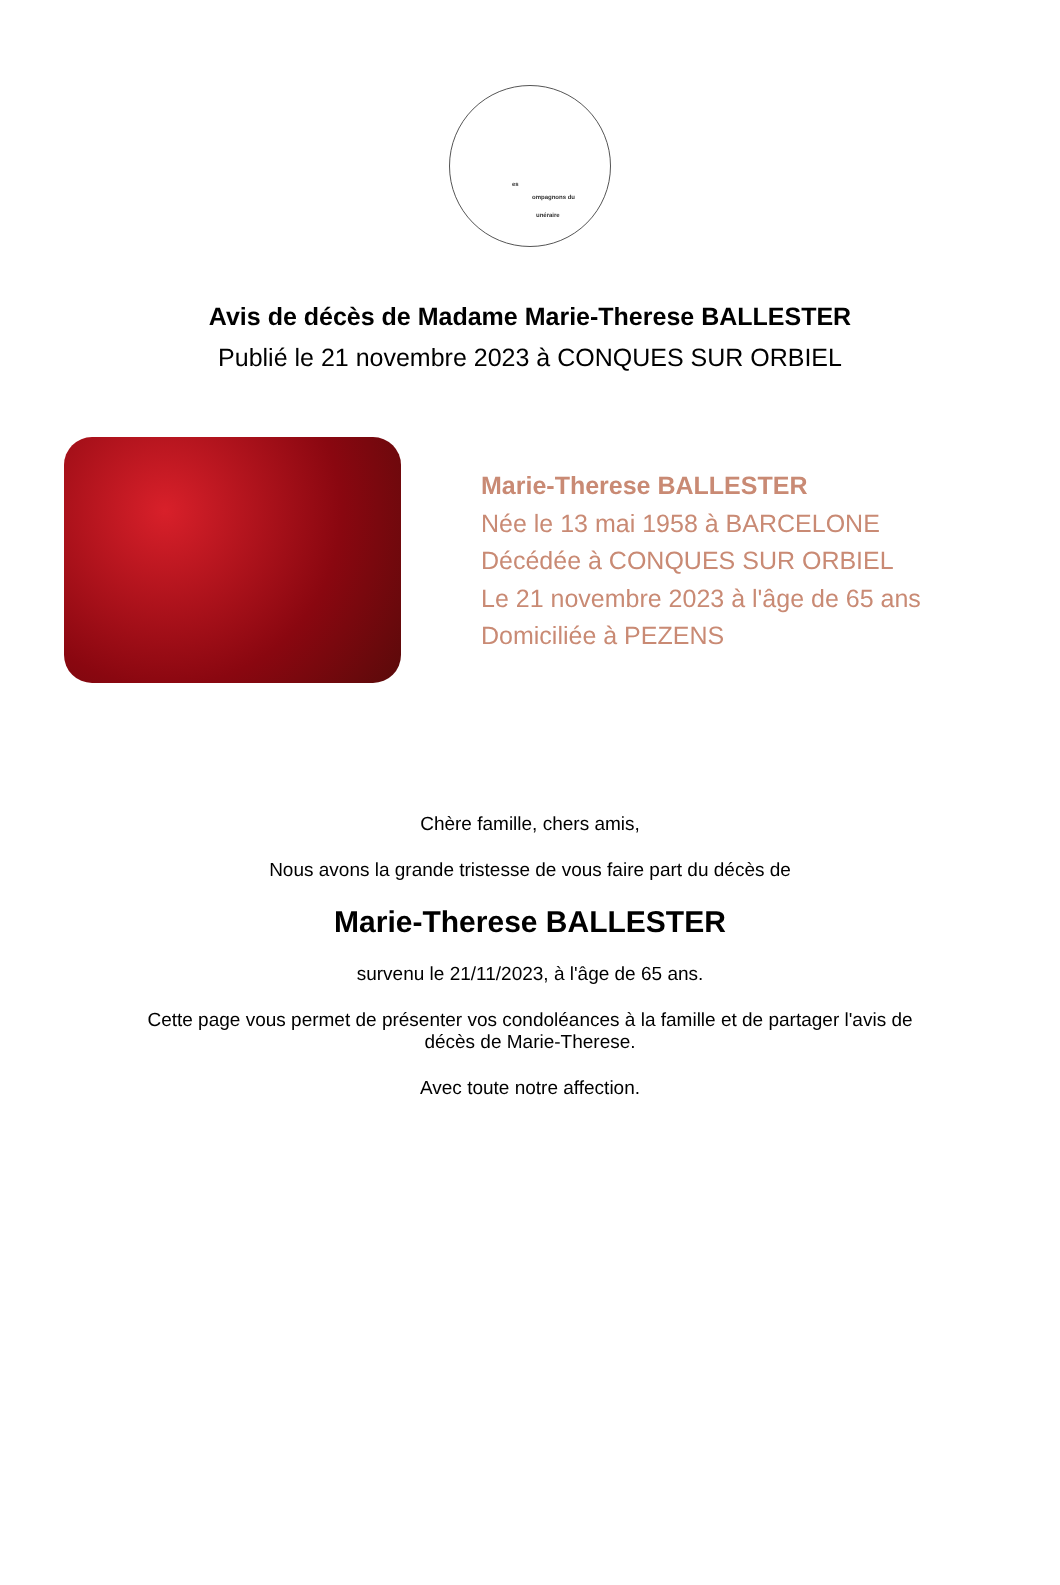es
ompagnons du
unéraire
Avis de décès de Madame Marie-Therese BALLESTER
Publié le 21 novembre 2023 à CONQUES SUR ORBIEL
Marie-Therese BALLESTER
Née le 13 mai 1958 à BARCELONE
Décédée à CONQUES SUR ORBIEL
Le 21 novembre 2023 à l'âge de 65 ans
Domiciliée à PEZENS
Chère famille, chers amis,
Nous avons la grande tristesse de vous faire part du décès de
Marie-Therese BALLESTER
survenu le 21/11/2023, à l'âge de 65 ans.
Cette page vous permet de présenter vos condoléances à la famille et de partager l'avis de
décès de Marie-Therese.
Avec toute notre affection.